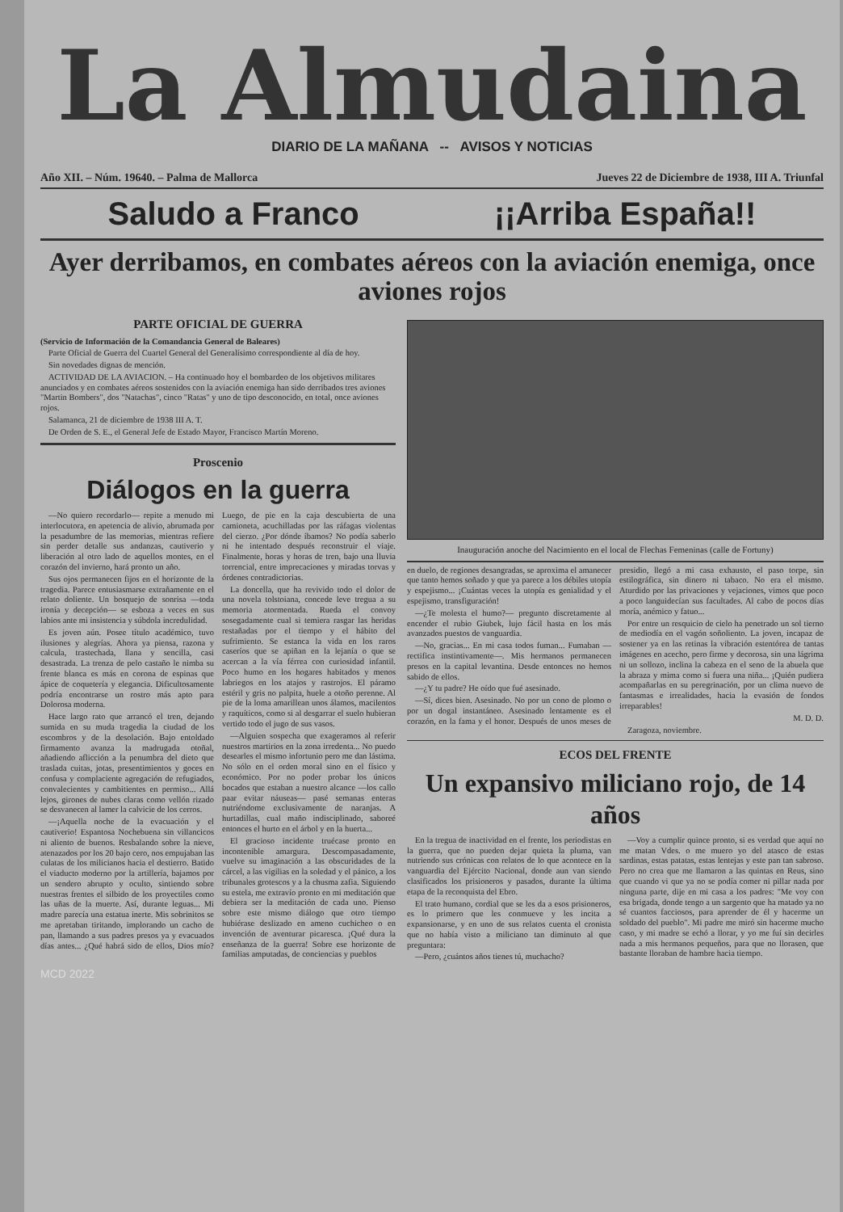La Almudaina
DIARIO DE LA MAÑANA -- AVISOS Y NOTICIAS
Año XII. – Núm. 19640. – Palma de Mallorca Jueves 22 de Diciembre de 1938, III A. Triunfal
Saludo a Franco ¡¡Arriba España!!
Ayer derribamos, en combates aéreos con la aviación enemiga, once aviones rojos
PARTE OFICIAL DE GUERRA
(Servicio de Información de la Comandancia General de Baleares)
Parte Oficial de Guerra del Cuartel General del Generalísimo correspondiente al día de hoy.
Sin novedades dignas de mención.
ACTIVIDAD DE LA AVIACION. – Ha continuado hoy el bombardeo de los objetivos militares anunciados y en combates aéreos sostenidos con la aviación enemiga han sido derribados tres aviones "Martin Bombers", dos "Natachas", cinco "Ratas" y uno de tipo desconocido, en total, once aviones rojos.
Salamanca, 21 de diciembre de 1938 III A. T.
De Orden de S. E., el General Jefe de Estado Mayor, Francisco Martín Moreno.
Proscenio
Diálogos en la guerra
—No quiero recordarlo— repite a menudo mi interlocutora, en apetencia de alivio, abrumada por la pesadumbre de las memorias, mientras refiere sin perder detalle sus andanzas, cautiverio y liberación al otro lado de aquellos montes, en el corazón del invierno, hará pronto un año.
Sus ojos permanecen fijos en el horizonte de la tragedia. Parece entusiasmarse extrañamente en el relato doliente. Un bosquejo de sonrisa —toda ironía y decepción— se esboza a veces en sus labios ante mi insistencia y súbdola incredulidad.
Es joven aún. Posee título académico, tuvo ilusiones y alegrías. Ahora ya piensa, razona y calcula, trastechada, llana y sencilla, casi desastrada. La trenza de pelo castaño le nimba su frente blanca es más en corona de espinas que ápice de coquetería y elegancia. Dificultosamente podría encontrarse un rostro más apto para Dolorosa moderna.
Hace largo rato que arrancó el tren, dejando sumida en su muda tragedia la ciudad de los escombros y de la desolación. Bajo entoldado firmamento avanza la madrugada otoñal, añadiendo aflicción a la penumbra del dieto que traslada cuitas, jotas, presentimientos y goces en confusa y complaciente agregación de refugiados, convalecientes y cambitientes en permiso... Allá lejos, girones de nubes claras como vellón rizado se desvanecen al lamer la calvicie de los cerros.
—¡Aquella noche de la evacuación y el cautiverio! Espantosa Nochebuena sin villancicos ni aliento de buenos. Resbalando sobre la nieve, atenazados por los 20 bajo cero, nos empujaban las culatas de los milicianos hacia el destierro. Batido el viaducto moderno por la artillería, bajamos por un sendero abrupto y oculto, sintiendo sobre nuestras frentes el silbido de los proyectiles como las uñas de la muerte. Así, durante leguas... Mi madre parecía una estatua inerte. Mis sobrinitos se me apretaban tiritando, implorando un cacho de pan, llamando a sus padres presos ya y evacuados días antes... ¿Qué habrá sido de ellos, Dios mío? Luego, de pie en la caja descubierta de una camioneta, acuchilladas por las ráfagas violentas del cierzo. ¿Por dónde íbamos? No podía saberlo ni he intentado después reconstruir el viaje. Finalmente, horas y horas de tren, bajo una lluvia torrencial, entre imprecaciones y miradas torvas y órdenes contradictorias.
La doncella, que ha revivido todo el dolor de una novela tolstoiana, concede leve tregua a su memoria atormentada. Rueda el convoy sosegadamente cual si temiera rasgar las heridas restañadas por el tiempo y el hábito del sufrimiento. Se estanca la vida en los raros caseríos que se apiñan en la lejanía o que se acercan a la vía férrea con curiosidad infantil. Poco humo en los hogares habitados y menos labriegos en los atajos y rastrojos. El páramo estéril y gris no palpita, huele a otoño perenne. Al pie de la loma amarillean unos álamos, macilentos y raquíticos, como si al desgarrar el suelo hubieran vertido todo el jugo de sus vasos.
—Alguien sospecha que exageramos al referir nuestros martirios en la zona irredenta... No puedo desearles el mismo infortunio pero me dan lástima. No sólo en el orden moral sino en el físico y económico. Por no poder probar los únicos bocados que estaban a nuestro alcance —los callo paar evitar náuseas— pasé semanas enteras nutriéndome exclusivamente de naranjas. A hurtadillas, cual maño indisciplinado, saboreé entonces el hurto en el árbol y en la huerta...
El gracioso incidente truécase pronto en incontenible amargura. Descompasadamente, vuelve su imaginación a las obscuridades de la cárcel, a las vigilias en la soledad y el pánico, a los tribunales grotescos y a la chusma zafia. Siguiendo su estela, me extravío pronto en mi meditación que debiera ser la meditación de cada uno. Pienso sobre este mismo diálogo que otro tiempo hubiérase deslizado en ameno cuchicheo o en invención de aventurar picaresca. ¡Qué dura la enseñanza de la guerra! Sobre ese horizonte de familias amputadas, de conciencias y pueblos
Inauguración anoche del Nacimiento en el local de Flechas Femeninas (calle de Fortuny)
en duelo, de regiones desangradas, se aproxima el amanecer que tanto hemos soñado y que ya parece a los débiles utopía y espejismo... ¡Cuántas veces la utopía es genialidad y el espejismo, transfiguración!
—¿Te molesta el humo?— pregunto discretamente al encender el rubio Giubek, lujo fácil hasta en los más avanzados puestos de vanguardia.
—No, gracias... En mi casa todos fuman... Fumaban —rectifica instintivamente—. Mis hermanos permanecen presos en la capital levantina. Desde entonces no hemos sabido de ellos.
—¿Y tu padre? He oído que fué asesinado.
—Sí, dices bien. Asesinado. No por un cono de plomo o por un dogal instantáneo. Asesinado lentamente es el corazón, en la fama y el honor. Después de unos meses de presidio, llegó a mi casa exhausto, el paso torpe, sin estilográfica, sin dinero ni tabaco. No era el mismo. Aturdido por las privaciones y vejaciones, vimos que poco a poco languidecían sus facultades. Al cabo de pocos días moría, anémico y fatuo...
Por entre un resquicio de cielo ha penetrado un sol tierno de mediodía en el vagón soñoliento. La joven, incapaz de sostener ya en las retinas la vibración estentórea de tantas imágenes en acecho, pero firme y decorosa, sin una lágrima ni un sollozo, inclina la cabeza en el seno de la abuela que la abraza y mima como si fuera una niña... ¡Quién pudiera acompañarlas en su peregrinación, por un clima nuevo de fantasmas e irrealidades, hacia la evasión de fondos irreparables!
M. D. D.
Zaragoza, noviembre.
ECOS DEL FRENTE
Un expansivo miliciano rojo, de 14 años
En la tregua de inactividad en el frente, los periodistas en la guerra, que no pueden dejar quieta la pluma, van nutriendo sus crónicas con relatos de lo que acontece en la vanguardia del Ejército Nacional, donde aun van siendo clasificados los prisioneros y pasados, durante la última etapa de la reconquista del Ebro.
El trato humano, cordial que se les da a esos prisioneros, es lo primero que les conmueve y les incita a expansionarse, y en uno de sus relatos cuenta el cronista que no había visto a miliciano tan diminuto al que preguntara:
—Pero, ¿cuántos años tienes tú, muchacho?
—Voy a cumplir quince pronto, si es verdad que aquí no me matan Vdes. o me muero yo del atasco de estas sardinas, estas patatas, estas lentejas y este pan tan sabroso. Pero no crea que me llamaron a las quintas en Reus, sino que cuando vi que ya no se podía comer ni pillar nada por ninguna parte, dije en mi casa a los padres: "Me voy con esa brigada, donde tengo a un sargento que ha matado ya no sé cuantos facciosos, para aprender de él y hacerme un soldado del pueblo". Mi padre me miró sin hacerme mucho caso, y mi madre se echó a llorar, y yo me fuí sin decirles nada a mis hermanos pequeños, para que no llorasen, que bastante lloraban de hambre hacia tiempo.
MCD 2022